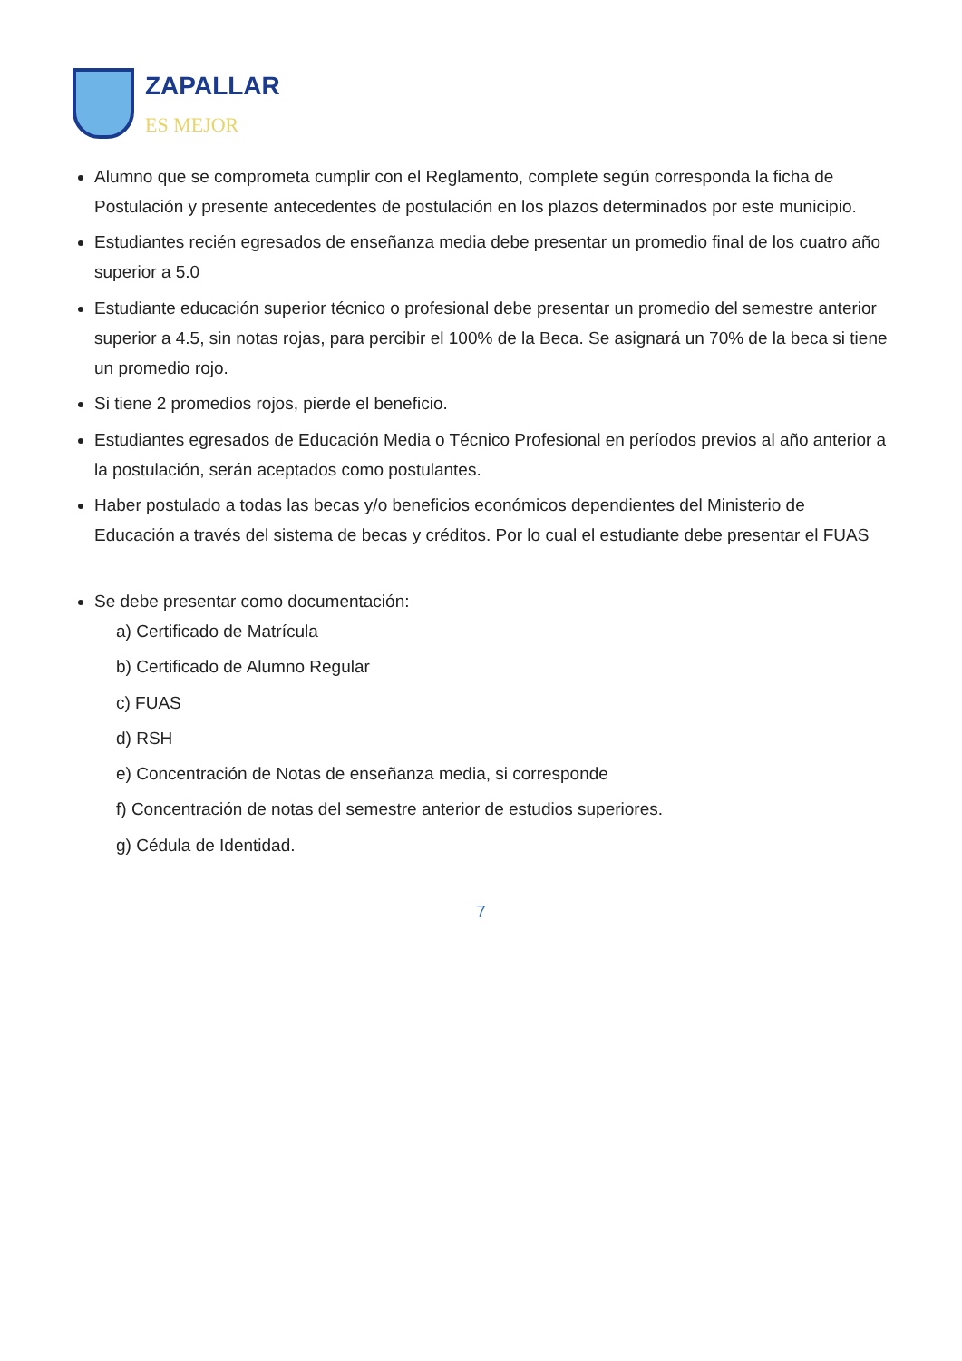ZAPALLAR
ES MEJOR
Alumno que se comprometa cumplir con el Reglamento, complete según corresponda la ficha de Postulación y presente antecedentes de postulación en los plazos determinados por este municipio.
Estudiantes recién egresados de enseñanza media debe presentar un promedio final de los cuatro año superior a 5.0
Estudiante educación superior técnico o profesional debe presentar un promedio del semestre anterior superior a 4.5, sin notas rojas, para percibir el 100% de la Beca. Se asignará un 70% de la beca si tiene un promedio rojo.
Si tiene 2 promedios rojos, pierde el beneficio.
Estudiantes egresados de Educación Media o Técnico Profesional en períodos previos al año anterior a la postulación, serán aceptados como postulantes.
Haber postulado a todas las becas y/o beneficios económicos dependientes del Ministerio de Educación a través del sistema de becas y créditos. Por lo cual el estudiante debe presentar el FUAS
Se debe presentar como documentación:
a) Certificado de Matrícula
b) Certificado de Alumno Regular
c) FUAS
d) RSH
e) Concentración de Notas de enseñanza media, si corresponde
f) Concentración de notas del semestre anterior de estudios superiores.
g) Cédula de Identidad.
7